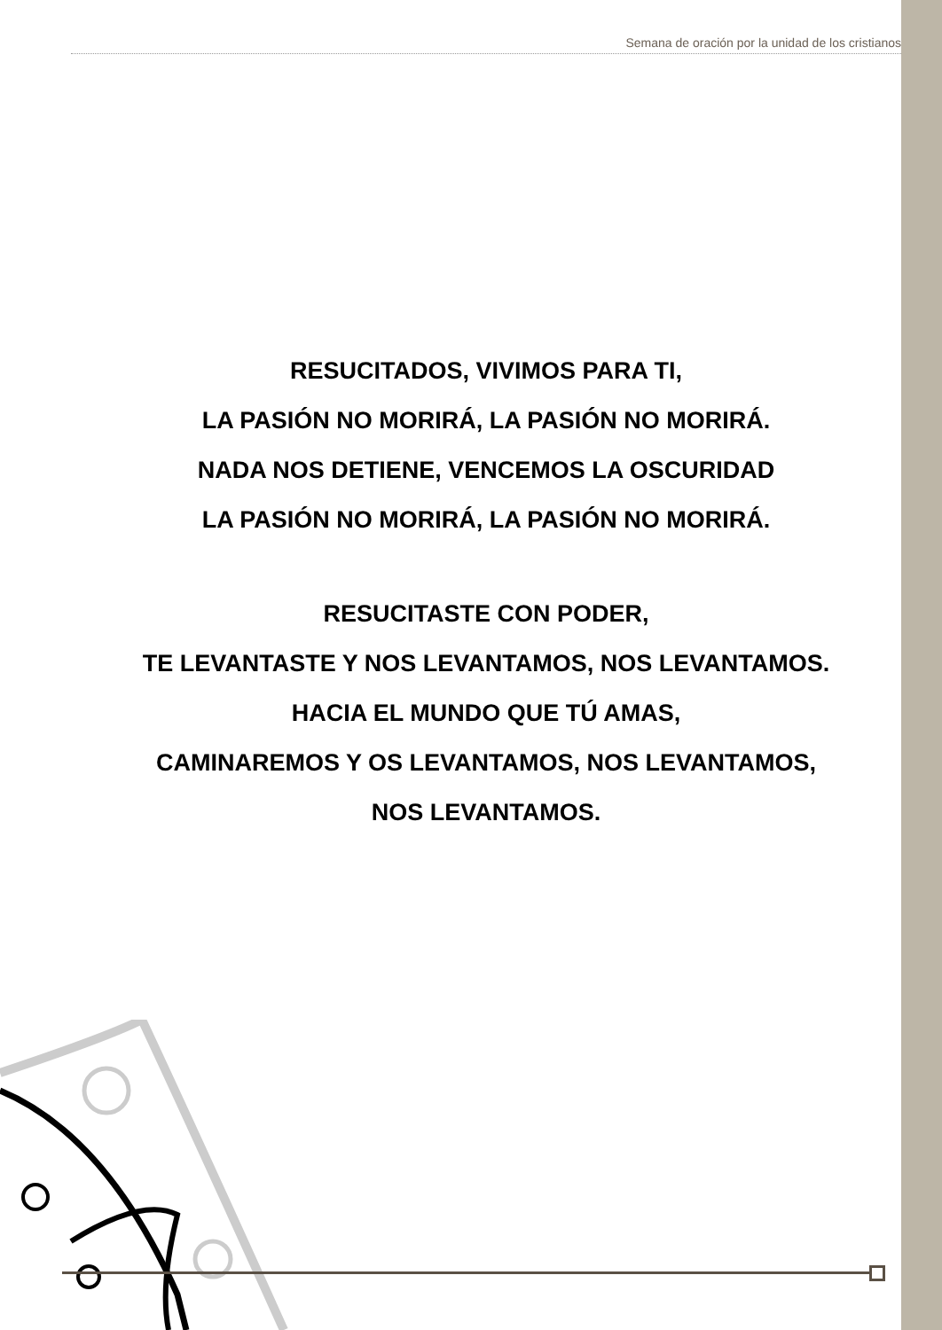Semana de oración por la unidad de los cristianos
RESUCITADOS, VIVIMOS PARA TI,
LA PASIÓN NO MORIRÁ, LA PASIÓN NO MORIRÁ.
NADA NOS DETIENE, VENCEMOS LA OSCURIDAD
LA PASIÓN NO MORIRÁ, LA PASIÓN NO MORIRÁ.
RESUCITASTE CON PODER,
TE LEVANTASTE Y NOS LEVANTAMOS, NOS LEVANTAMOS.
HACIA EL MUNDO QUE TÚ AMAS,
CAMINAREMOS Y OS LEVANTAMOS, NOS LEVANTAMOS,
NOS LEVANTAMOS.